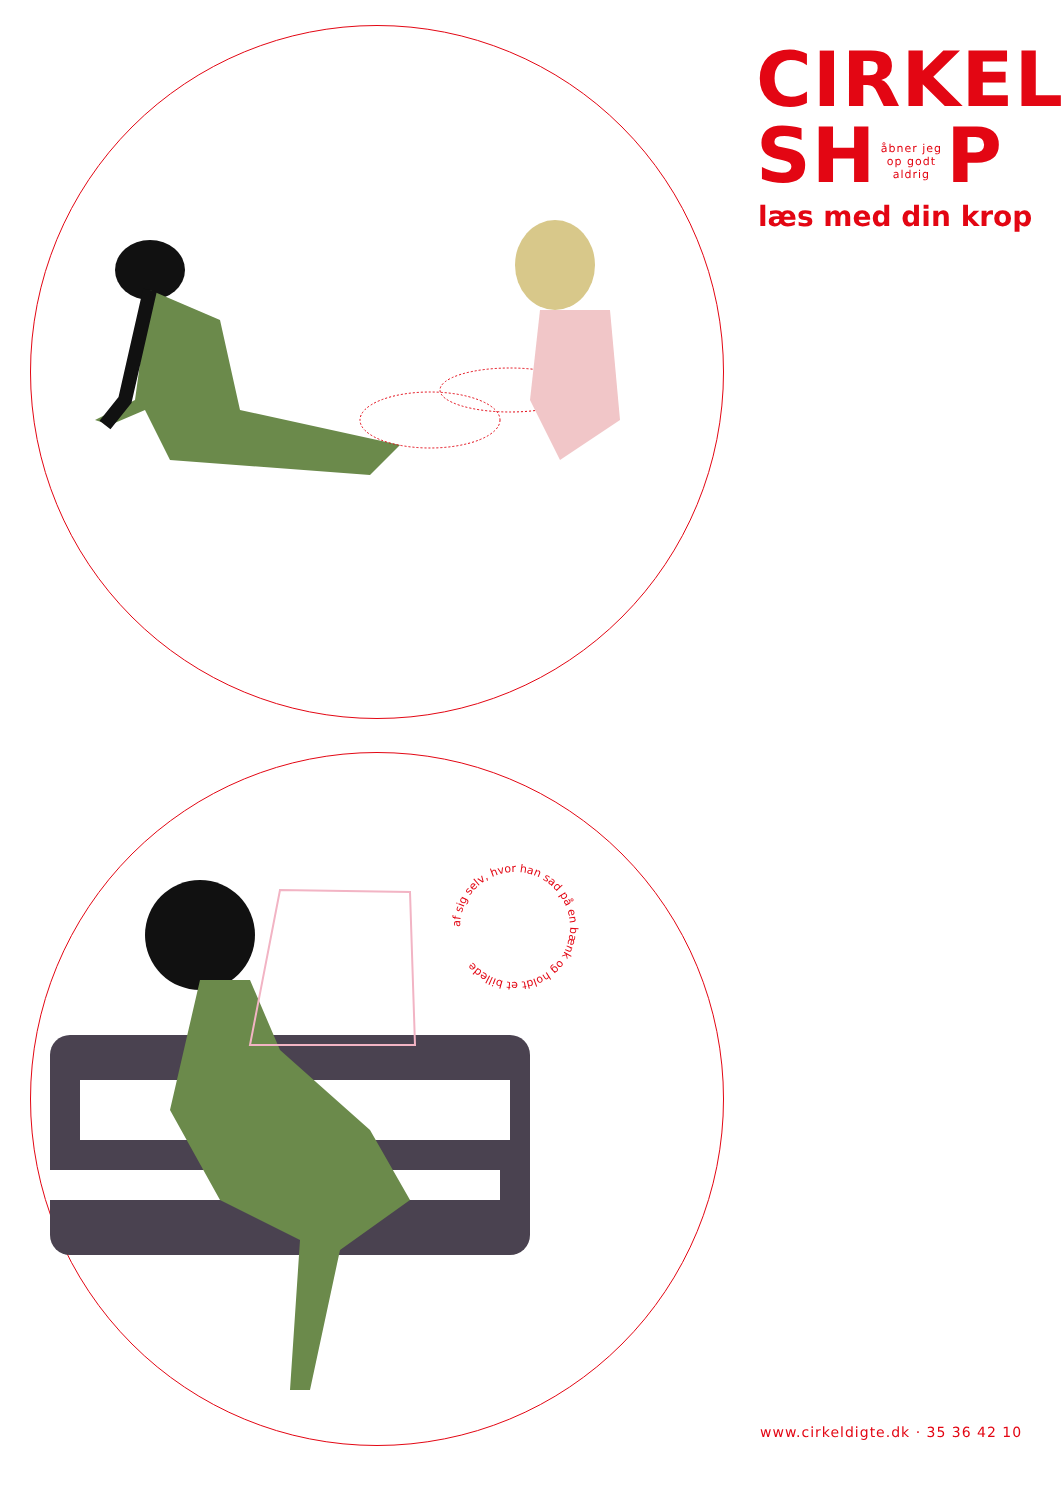af sig selv, hvor han sad på en bænk og holdt et billede
CIRKEL
SH åbner jeg op godt aldrig P
læs med din krop
www.cirkeldigte.dk · 35 36 42 10